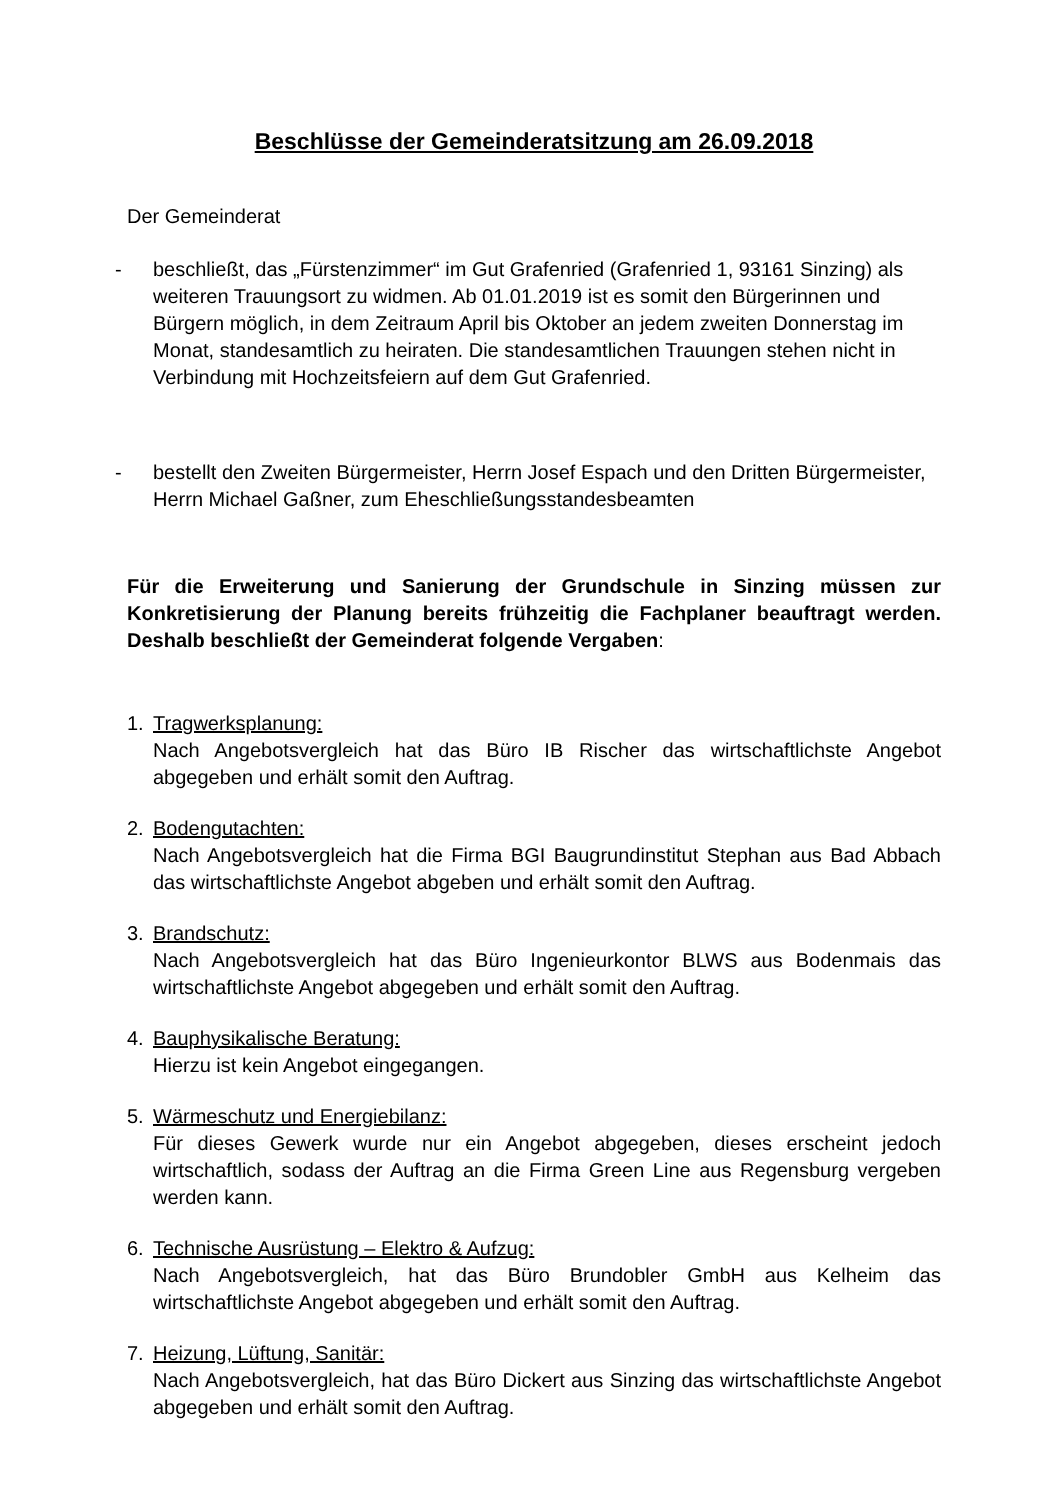Beschlüsse der Gemeinderatsitzung am 26.09.2018
Der Gemeinderat
- beschließt, das „Fürstenzimmer“ im Gut Grafenried (Grafenried 1, 93161 Sinzing) als weiteren Trauungsort zu widmen. Ab 01.01.2019 ist es somit den Bürgerinnen und Bürgern möglich, in dem Zeitraum April bis Oktober an jedem zweiten Donnerstag im Monat, standesamtlich zu heiraten. Die standesamtlichen Trauungen stehen nicht in Verbindung mit Hochzeitsfeiern auf dem Gut Grafenried.
- bestellt den Zweiten Bürgermeister, Herrn Josef Espach und den Dritten Bürgermeister, Herrn Michael Gaßner, zum Eheschließungsstandesbeamten
Für die Erweiterung und Sanierung der Grundschule in Sinzing müssen zur Konkretisierung der Planung bereits frühzeitig die Fachplaner beauftragt werden. Deshalb beschließt der Gemeinderat folgende Vergaben:
1. Tragwerksplanung:
Nach Angebotsvergleich hat das Büro IB Rischer das wirtschaftlichste Angebot abgegeben und erhält somit den Auftrag.
2. Bodengutachten:
Nach Angebotsvergleich hat die Firma BGI Baugrundinstitut Stephan aus Bad Abbach das wirtschaftlichste Angebot abgeben und erhält somit den Auftrag.
3. Brandschutz:
Nach Angebotsvergleich hat das Büro Ingenieurkontor BLWS aus Bodenmais das wirtschaftlichste Angebot abgegeben und erhält somit den Auftrag.
4. Bauphysikalische Beratung:
Hierzu ist kein Angebot eingegangen.
5. Wärmeschutz und Energiebilanz:
Für dieses Gewerk wurde nur ein Angebot abgegeben, dieses erscheint jedoch wirtschaftlich, sodass der Auftrag an die Firma Green Line aus Regensburg vergeben werden kann.
6. Technische Ausrüstung – Elektro & Aufzug:
Nach Angebotsvergleich, hat das Büro Brundobler GmbH aus Kelheim das wirtschaftlichste Angebot abgegeben und erhält somit den Auftrag.
7. Heizung, Lüftung, Sanitär:
Nach Angebotsvergleich, hat das Büro Dickert aus Sinzing das wirtschaftlichste Angebot abgegeben und erhält somit den Auftrag.